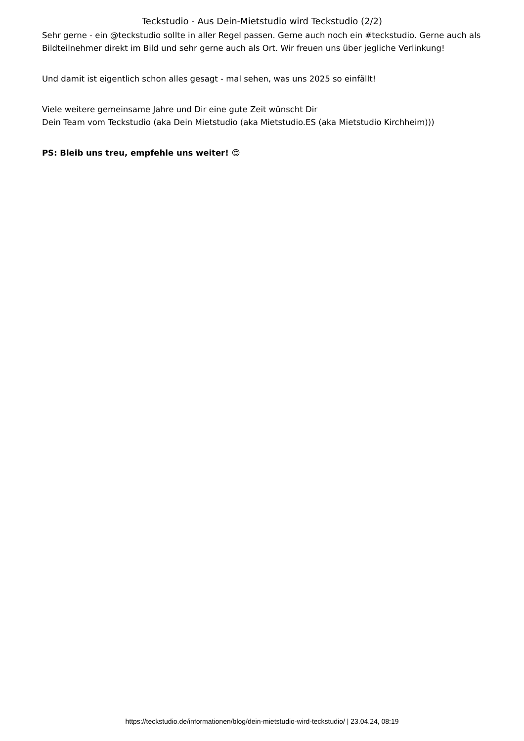Teckstudio - Aus Dein-Mietstudio wird Teckstudio (2/2)
Sehr gerne - ein @teckstudio sollte in aller Regel passen. Gerne auch noch ein #teckstudio. Gerne auch als Bildteilnehmer direkt im Bild und sehr gerne auch als Ort. Wir freuen uns über jegliche Verlinkung!
Und damit ist eigentlich schon alles gesagt - mal sehen, was uns 2025 so einfällt!
Viele weitere gemeinsame Jahre und Dir eine gute Zeit wünscht Dir
Dein Team vom Teckstudio (aka Dein Mietstudio (aka Mietstudio.ES (aka Mietstudio Kirchheim)))
PS: Bleib uns treu, empfehle uns weiter! 😍
https://teckstudio.de/informationen/blog/dein-mietstudio-wird-teckstudio/ | 23.04.24, 08:19